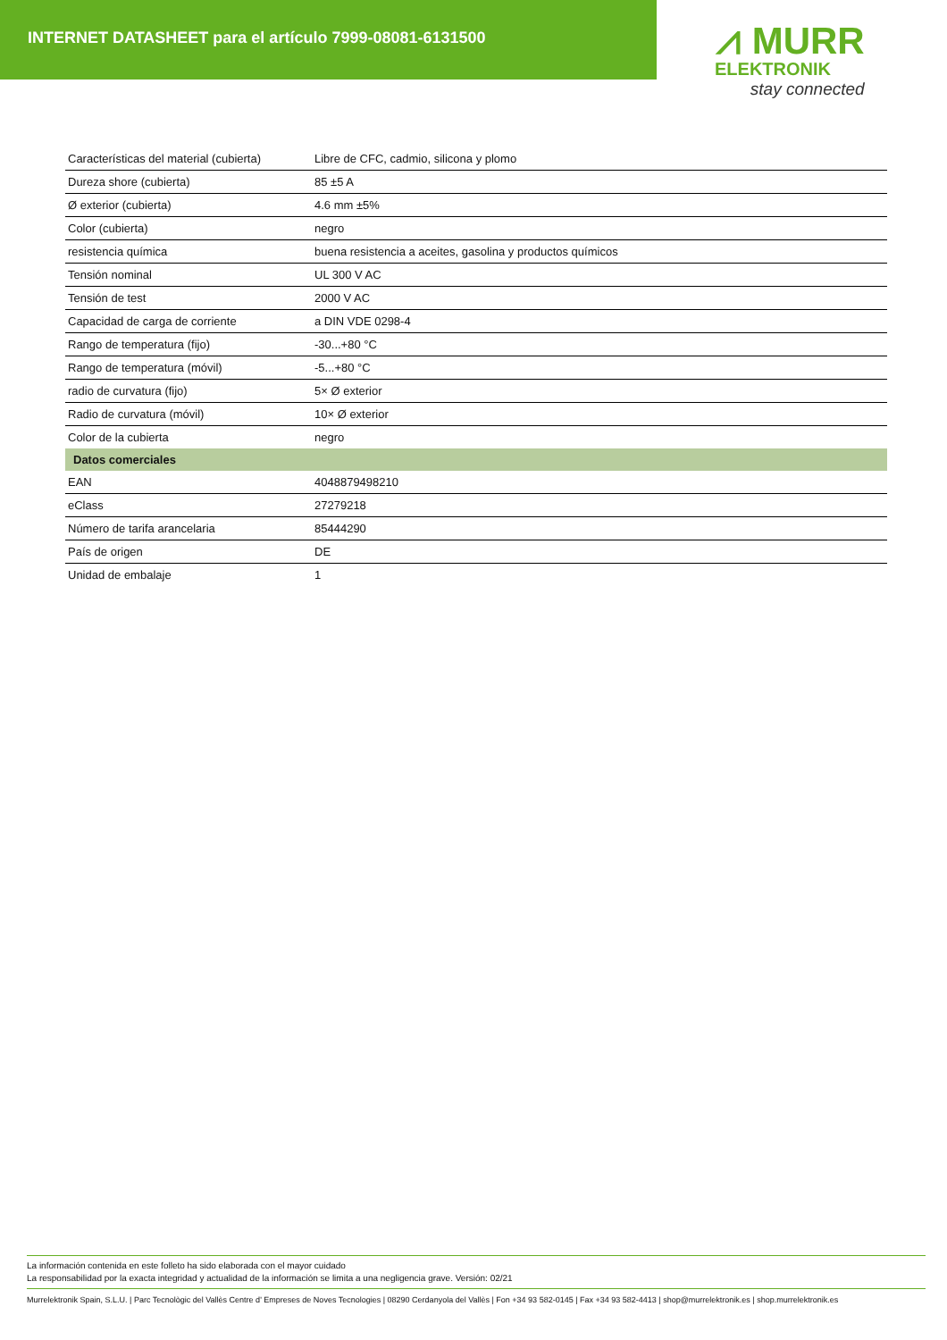INTERNET DATASHEET para el artículo 7999-08081-6131500
⩘ MURR
ELEKTRONIK
stay connected
| Características del material (cubierta) | Libre de CFC, cadmio, silicona y plomo |
| Dureza shore (cubierta) | 85 ±5 A |
| Ø exterior (cubierta) | 4.6 mm ±5% |
| Color (cubierta) | negro |
| resistencia química | buena resistencia a aceites, gasolina y productos químicos |
| Tensión nominal | UL 300 V AC |
| Tensión de test | 2000 V AC |
| Capacidad de carga de corriente | a DIN VDE 0298-4 |
| Rango de temperatura (fijo) | -30...+80 °C |
| Rango de temperatura (móvil) | -5...+80 °C |
| radio de curvatura (fijo) | 5× Ø exterior |
| Radio de curvatura (móvil) | 10× Ø exterior |
| Color de la cubierta | negro |
| Datos comerciales | |
| EAN | 4048879498210 |
| eClass | 27279218 |
| Número de tarifa arancelaria | 85444290 |
| País de origen | DE |
| Unidad de embalaje | 1 |
La información contenida en este folleto ha sido elaborada con el mayor cuidado
La responsabilidad por la exacta integridad y actualidad de la información se limita a una negligencia grave. Versión: 02/21
Murrelektronik Spain, S.L.U. | Parc Tecnològic del Vallès Centre d' Empreses de Noves Tecnologies | 08290 Cerdanyola del Vallès | Fon +34 93 582-0145 | Fax +34 93 582-4413 | shop@murrelektronik.es | shop.murrelektronik.es